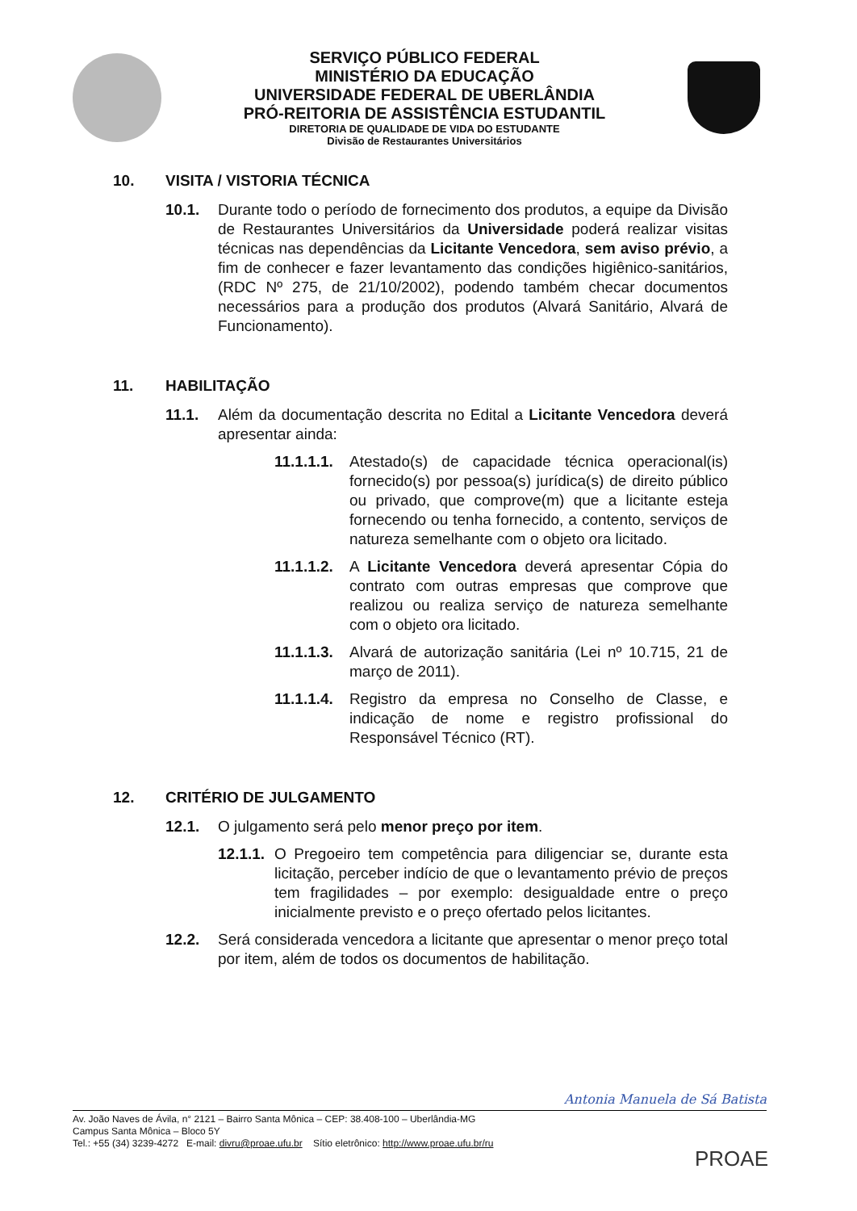SERVIÇO PÚBLICO FEDERAL
MINISTÉRIO DA EDUCAÇÃO
UNIVERSIDADE FEDERAL DE UBERLÂNDIA
PRÓ-REITORIA DE ASSISTÊNCIA ESTUDANTIL
DIRETORIA DE QUALIDADE DE VIDA DO ESTUDANTE
Divisão de Restaurantes Universitários
10. VISITA / VISTORIA TÉCNICA
10.1. Durante todo o período de fornecimento dos produtos, a equipe da Divisão de Restaurantes Universitários da Universidade poderá realizar visitas técnicas nas dependências da Licitante Vencedora, sem aviso prévio, a fim de conhecer e fazer levantamento das condições higiênico-sanitários, (RDC Nº 275, de 21/10/2002), podendo também checar documentos necessários para a produção dos produtos (Alvará Sanitário, Alvará de Funcionamento).
11. HABILITAÇÃO
11.1. Além da documentação descrita no Edital a Licitante Vencedora deverá apresentar ainda:
11.1.1.1.
Atestado(s) de capacidade técnica operacional(is) fornecido(s) por pessoa(s) jurídica(s) de direito público ou privado, que comprove(m) que a licitante esteja fornecendo ou tenha fornecido, a contento, serviços de natureza semelhante com o objeto ora licitado.
11.1.1.2.
A Licitante Vencedora deverá apresentar Cópia do contrato com outras empresas que comprove que realizou ou realiza serviço de natureza semelhante com o objeto ora licitado.
11.1.1.3.
Alvará de autorização sanitária (Lei nº 10.715, 21 de março de 2011).
11.1.1.4.
Registro da empresa no Conselho de Classe, e indicação de nome e registro profissional do Responsável Técnico (RT).
12. CRITÉRIO DE JULGAMENTO
12.1. O julgamento será pelo menor preço por item.
12.1.1.
O Pregoeiro tem competência para diligenciar se, durante esta licitação, perceber indício de que o levantamento prévio de preços tem fragilidades – por exemplo: desigualdade entre o preço inicialmente previsto e o preço ofertado pelos licitantes.
12.2. Será considerada vencedora a licitante que apresentar o menor preço total por item, além de todos os documentos de habilitação.
Antonia Manuela de Sá Batista
Av. João Naves de Ávila, n° 2121 – Bairro Santa Mônica – CEP: 38.408-100 – Uberlândia-MG
Campus Santa Mônica – Bloco 5Y
Tel.: +55 (34) 3239-4272 E-mail: divru@proae.ufu.br Sítio eletrônico: http://www.proae.ufu.br/ru
PROAE